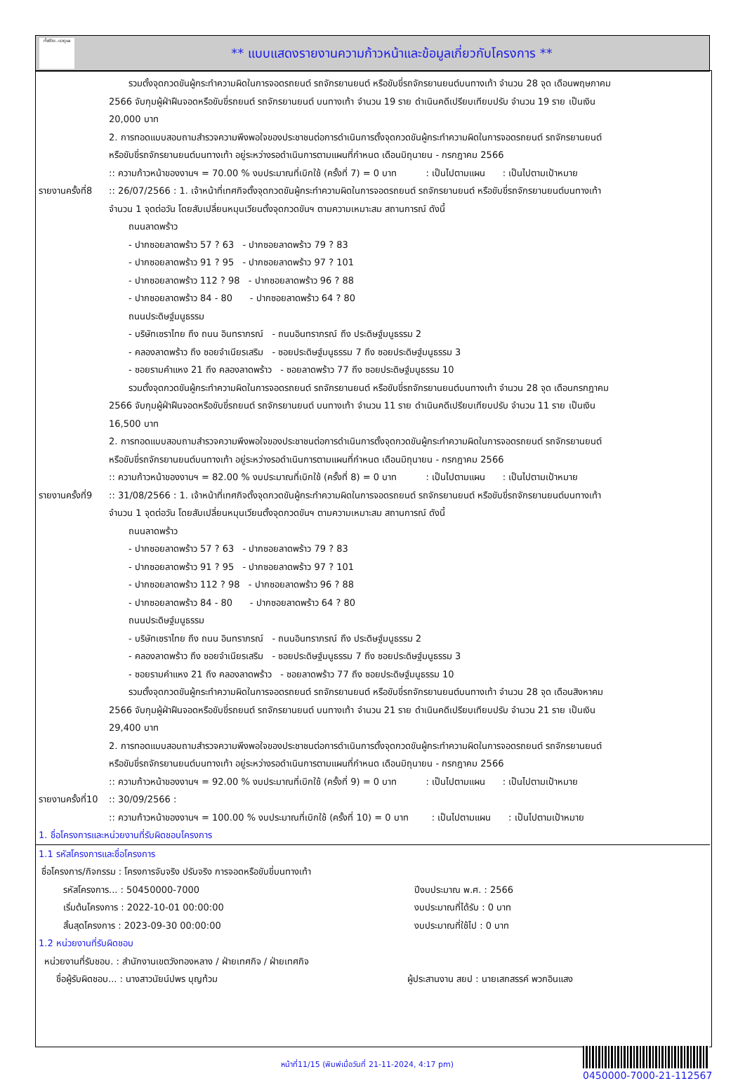ทั้งชีวิต..เราดูแล
** แบบแสดงรายงานความก้าวหน้าและข้อมูลเกี่ยวกับโครงการ **
รวมตั้งจุดกวดขันผู้กระทำความผิดในการจอดรถยนต์ รถจักรยานยนต์ หรือขับขี่รถจักรยานยนต์บนทางเท้า จำนวน 28 จุด เดือนพฤษภาคม
2566 จับกุมผู้ฝ่าฝืนจอดหรือขับขี่รถยนต์ รถจักรยานยนต์ บนทางเท้า จำนวน 19 ราย ดำเนินคดีเปรียบเทียบปรับ จำนวน 19 ราย เป็นเงิน
20,000 บาท
2. การทอดแบบสอบถามสำรวจความพึงพอใจของประชาชนต่อการดำเนินการตั้งจุดกวดขันผู้กระทำความผิดในการจอดรถยนต์ รถจักรยานยนต์
หรือขับขี่รถจักรยานยนต์บนทางเท้า อยู่ระหว่างรอดำเนินการตามแผนที่กำหนด เดือนมิถุนายน - กรกฎาคม 2566
:: ความก้าวหน้าของงานฯ = 70.00 % งบประมาณที่เบิกใช้ (ครั้งที่ 7) = 0 บาท : เป็นไปตามแผน : เป็นไปตามเป้าหมาย
รายงานครั้งที่8
:: 26/07/2566 : 1. เจ้าหน้าที่เทศกิจตั้งจุดกวดขันผู้กระทำความผิดในการจอดรถยนต์ รถจักรยานยนต์ หรือขับขี่รถจักรยานยนต์บนทางเท้า
จำนวน 1 จุดต่อวัน โดยสับเปลี่ยนหมุนเวียนตั้งจุดกวดขันฯ ตามความเหมาะสม สถานการณ์ ดังนี้
ถนนลาดพร้าว
- ปากซอยลาดพร้าว 57 ? 63 - ปากซอยลาดพร้าว 79 ? 83
- ปากซอยลาดพร้าว 91 ? 95 - ปากซอยลาดพร้าว 97 ? 101
- ปากซอยลาดพร้าว 112 ? 98 - ปากซอยลาดพร้าว 96 ? 88
- ปากซอยลาดพร้าว 84 - 80 - ปากซอยลาดพร้าว 64 ? 80
ถนนประดิษฐ์มนูธรรม
- บริษัทเซราไทย ถึง ถนน อินทราภรณ์ - ถนนอินทราภรณ์ ถึง ประดิษฐ์มนูธรรม 2
- คลองลาดพร้าว ถึง ซอยจำเนียรเสริม - ซอยประดิษฐ์มนูธรรม 7 ถึง ซอยประดิษฐ์มนูธรรม 3
- ซอยรามคำแหง 21 ถึง คลองลาดพร้าว - ซอยลาดพร้าว 77 ถึง ซอยประดิษฐ์มนูธรรม 10
รวมตั้งจุดกวดขันผู้กระทำความผิดในการจอดรถยนต์ รถจักรยานยนต์ หรือขับขี่รถจักรยานยนต์บนทางเท้า จำนวน 28 จุด เดือนกรกฎาคม
2566 จับกุมผู้ฝ่าฝืนจอดหรือขับขี่รถยนต์ รถจักรยานยนต์ บนทางเท้า จำนวน 11 ราย ดำเนินคดีเปรียบเทียบปรับ จำนวน 11 ราย เป็นเงิน
16,500 บาท
2. การทอดแบบสอบถามสำรวจความพึงพอใจของประชาชนต่อการดำเนินการตั้งจุดกวดขันผู้กระทำความผิดในการจอดรถยนต์ รถจักรยานยนต์
หรือขับขี่รถจักรยานยนต์บนทางเท้า อยู่ระหว่างรอดำเนินการตามแผนที่กำหนด เดือนมิถุนายน - กรกฎาคม 2566
:: ความก้าวหน้าของงานฯ = 82.00 % งบประมาณที่เบิกใช้ (ครั้งที่ 8) = 0 บาท : เป็นไปตามแผน : เป็นไปตามเป้าหมาย
รายงานครั้งที่9
:: 31/08/2566 : 1. เจ้าหน้าที่เทศกิจตั้งจุดกวดขันผู้กระทำความผิดในการจอดรถยนต์ รถจักรยานยนต์ หรือขับขี่รถจักรยานยนต์บนทางเท้า
จำนวน 1 จุดต่อวัน โดยสับเปลี่ยนหมุนเวียนตั้งจุดกวดขันฯ ตามความเหมาะสม สถานการณ์ ดังนี้
ถนนลาดพร้าว
- ปากซอยลาดพร้าว 57 ? 63 - ปากซอยลาดพร้าว 79 ? 83
- ปากซอยลาดพร้าว 91 ? 95 - ปากซอยลาดพร้าว 97 ? 101
- ปากซอยลาดพร้าว 112 ? 98 - ปากซอยลาดพร้าว 96 ? 88
- ปากซอยลาดพร้าว 84 - 80 - ปากซอยลาดพร้าว 64 ? 80
ถนนประดิษฐ์มนูธรรม
- บริษัทเซราไทย ถึง ถนน อินทราภรณ์ - ถนนอินทราภรณ์ ถึง ประดิษฐ์มนูธรรม 2
- คลองลาดพร้าว ถึง ซอยจำเนียรเสริม - ซอยประดิษฐ์มนูธรรม 7 ถึง ซอยประดิษฐ์มนูธรรม 3
- ซอยรามคำแหง 21 ถึง คลองลาดพร้าว - ซอยลาดพร้าว 77 ถึง ซอยประดิษฐ์มนูธรรม 10
รวมตั้งจุดกวดขันผู้กระทำความผิดในการจอดรถยนต์ รถจักรยานยนต์ หรือขับขี่รถจักรยานยนต์บนทางเท้า จำนวน 28 จุด เดือนสิงหาคม
2566 จับกุมผู้ฝ่าฝืนจอดหรือขับขี่รถยนต์ รถจักรยานยนต์ บนทางเท้า จำนวน 21 ราย ดำเนินคดีเปรียบเทียบปรับ จำนวน 21 ราย เป็นเงิน
29,400 บาท
2. การทอดแบบสอบถามสำรวจความพึงพอใจของประชาชนต่อการดำเนินการตั้งจุดกวดขันผู้กระทำความผิดในการจอดรถยนต์ รถจักรยานยนต์
หรือขับขี่รถจักรยานยนต์บนทางเท้า อยู่ระหว่างรอดำเนินการตามแผนที่กำหนด เดือนมิถุนายน - กรกฎาคม 2566
:: ความก้าวหน้าของงานฯ = 92.00 % งบประมาณที่เบิกใช้ (ครั้งที่ 9) = 0 บาท : เป็นไปตามแผน : เป็นไปตามเป้าหมาย
รายงานครั้งที่10
:: 30/09/2566 :
:: ความก้าวหน้าของงานฯ = 100.00 % งบประมาณที่เบิกใช้ (ครั้งที่ 10) = 0 บาท : เป็นไปตามแผน : เป็นไปตามเป้าหมาย
1. ชื่อโครงการและหน่วยงานที่รับผิดชอบโครงการ
1.1 รหัสโครงการและชื่อโครงการ
ชื่อโครงการ/กิจกรรม : โครงการจับจริง ปรับจริง การจอดหรือขับขี่บนทางเท้า
รหัสโครงการ... : 50450000-7000
เริ่มต้นโครงการ : 2022-10-01 00:00:00
สิ้นสุดโครงการ : 2023-09-30 00:00:00
ปีงบประมาณ พ.ศ. : 2566
งบประมาณที่ได้รับ : 0 บาท
งบประมาณที่ใช้ไป : 0 บาท
1.2 หน่วยงานที่รับผิดชอบ
หน่วยงานที่รับชอบ. : สำนักงานเขตวังทองหลาง / ฝ่ายเทศกิจ / ฝ่ายเทศกิจ
ชื่อผู้รับผิดชอบ... : นางสาวนัยน์ปพร บุญท้วม ผู้ประสานงาน สยป : นายเสกสรรค์ พวกอินแสง
หน้าที่11/15 (พิมพ์เมื่อวันที่ 21-11-2024, 4:17 pm)
0450000-7000-21-112567